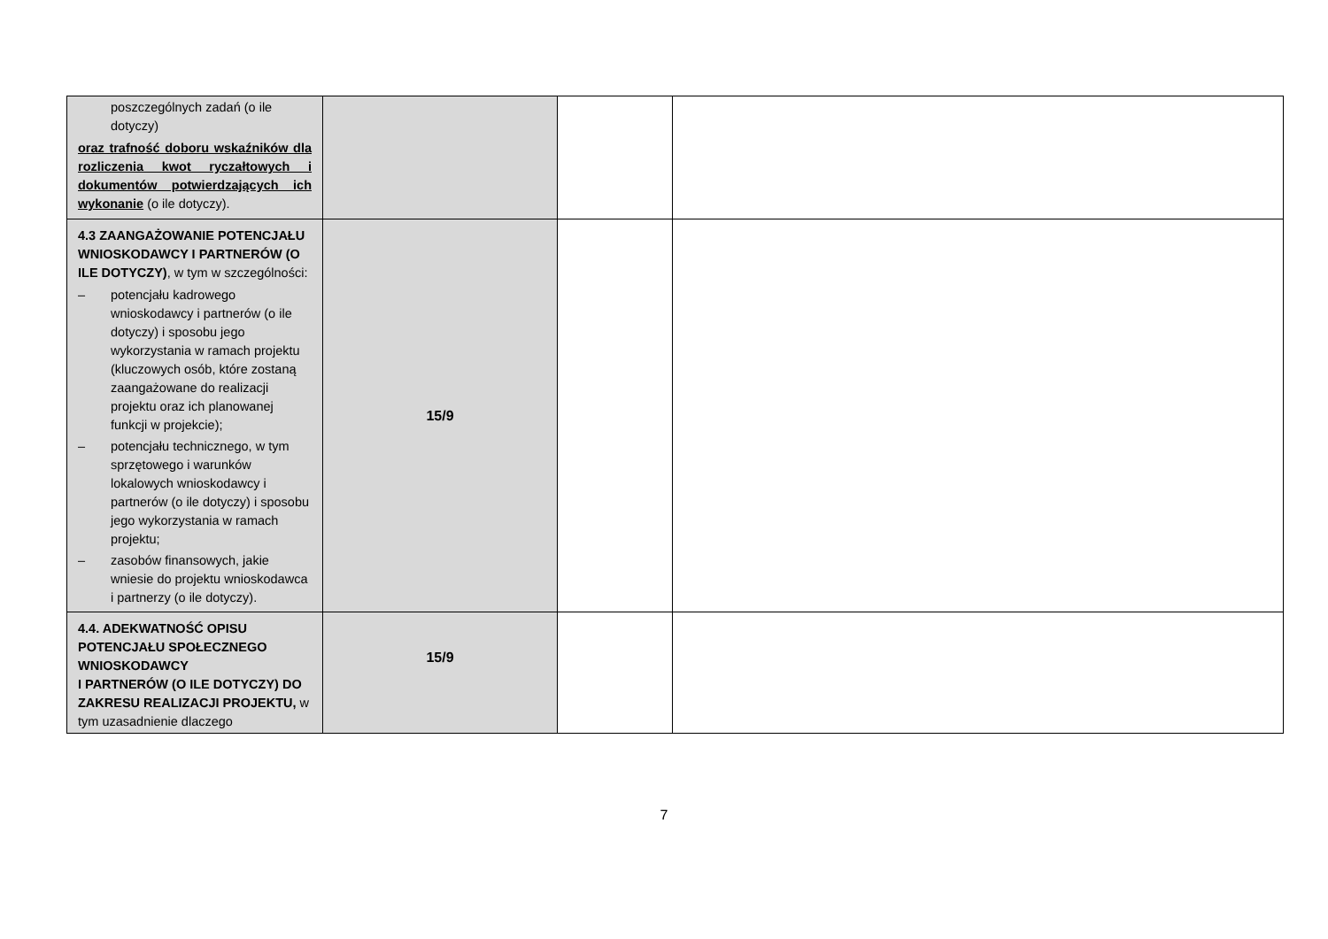| poszczególnych zadań (o ile dotyczy) oraz trafność doboru wskaźników dla rozliczenia kwot ryczałtowych i dokumentów potwierdzających ich wykonanie (o ile dotyczy). | | | |
| 4.3 ZAANGAŻOWANIE POTENCJAŁU WNIOSKODAWCY I PARTNERÓW (O ILE DOTYCZY) , w tym w szczególności: – potencjału kadrowego wnioskodawcy i partnerów (o ile dotyczy) i sposobu jego wykorzystania w ramach projektu (kluczowych osób, które zostaną zaangażowane do realizacji projektu oraz ich planowanej funkcji w projekcie); – potencjału technicznego, w tym sprzętowego i warunków lokalowych wnioskodawcy i partnerów (o ile dotyczy) i sposobu jego wykorzystania w ramach projektu; – zasobów finansowych, jakie wniesie do projektu wnioskodawca i partnerzy (o ile dotyczy). | 15/9 | | |
| 4.4. ADEKWATNOŚĆ OPISU POTENCJAŁU SPOŁECZNEGO WNIOSKODAWCY I PARTNERÓW (O ILE DOTYCZY) DO ZAKRESU REALIZACJI PROJEKTU, w tym uzasadnienie dlaczego | 15/9 | | |
7